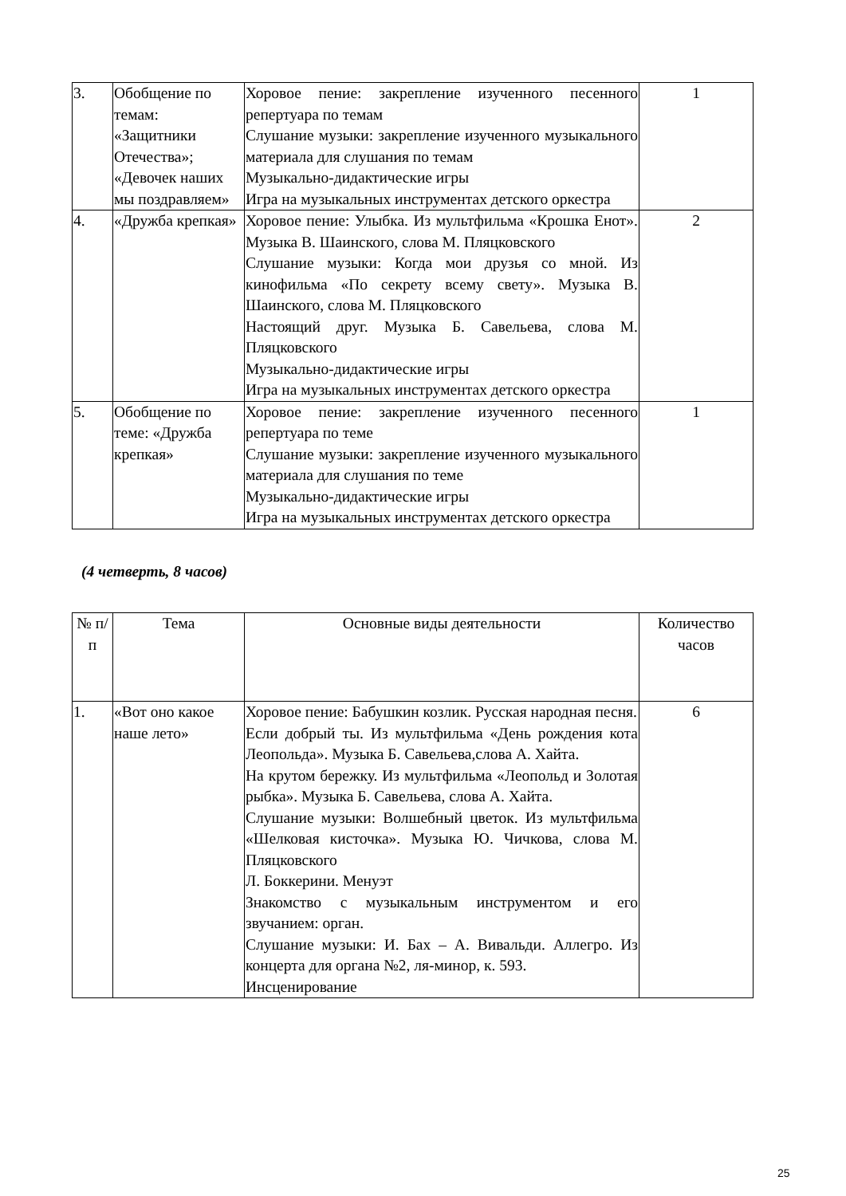| 3. | Обобщение по темам: «Защитники Отечества»; «Девочек наших мы поздравляем» | Хоровое пение: закрепление изученного песенного репертуара по темам Слушание музыки: закрепление изученного музыкального материала для слушания по темам Музыкально-дидактические игры Игра на музыкальных инструментах детского оркестра | 1 |
| 4. | «Дружба крепкая» | Хоровое пение: Улыбка. Из мультфильма «Крошка Енот». Музыка В. Шаинского, слова М. Пляцковского Слушание музыки: Когда мои друзья со мной. Из кинофильма «По секрету всему свету». Музыка В. Шаинского, слова М. Пляцковского Настоящий друг. Музыка Б. Савельева, слова М. Пляцковского Музыкально-дидактические игры Игра на музыкальных инструментах детского оркестра | 2 |
| 5. | Обобщение по теме: «Дружба крепкая» | Хоровое пение: закрепление изученного песенного репертуара по теме Слушание музыки: закрепление изученного музыкального материала для слушания по теме Музыкально-дидактические игры Игра на музыкальных инструментах детского оркестра | 1 |
(4 четверть, 8 часов)
| № п/п | Тема | Основные виды деятельности | Количество часов |
| --- | --- | --- | --- |
| 1. | «Вот оно какое наше лето» | Хоровое пение: Бабушкин козлик. Русская народная песня. Если добрый ты. Из мультфильма «День рождения кота Леопольда». Музыка Б. Савельева,слова А. Хайта. На крутом бережку. Из мультфильма «Леопольд и Золотая рыбка». Музыка Б. Савельева, слова А. Хайта. Слушание музыки: Волшебный цветок. Из мультфильма «Шелковая кисточка». Музыка Ю. Чичкова, слова М. Пляцковского Л. Боккерини. Менуэт Знакомство с музыкальным инструментом и его звучанием: орган. Слушание музыки: И. Бах – А. Вивальди. Аллегро. Из концерта для органа №2, ля-минор, к. 593. Инсценирование | 6 |
25